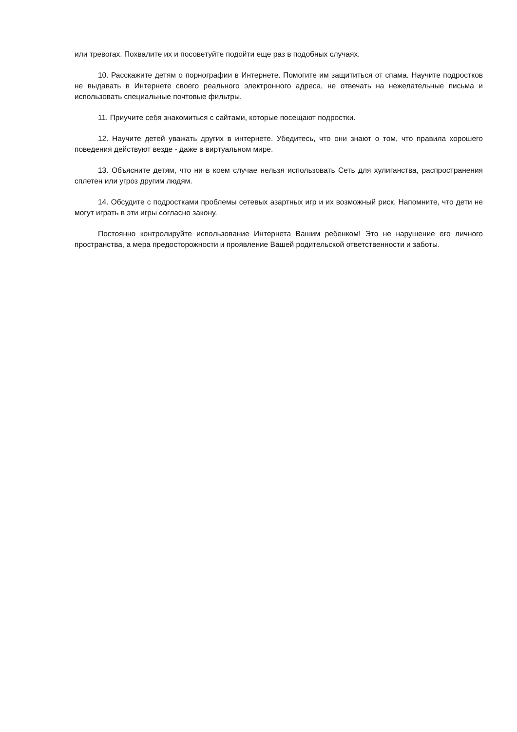или тревогах. Похвалите их и посоветуйте подойти еще раз в подобных случаях.
10. Расскажите детям о порнографии в Интернете. Помогите им защититься от спама. Научите подростков не выдавать в Интернете своего реального электронного адреса, не отвечать на нежелательные письма и использовать специальные почтовые фильтры.
11. Приучите себя знакомиться с сайтами, которые посещают подростки.
12. Научите детей уважать других в интернете. Убедитесь, что они знают о том, что правила хорошего поведения действуют везде - даже в виртуальном мире.
13. Объясните детям, что ни в коем случае нельзя использовать Сеть для хулиганства, распространения сплетен или угроз другим людям.
14. Обсудите с подростками проблемы сетевых азартных игр и их возможный риск. Напомните, что дети не могут играть в эти игры согласно закону.
Постоянно контролируйте использование Интернета Вашим ребенком! Это не нарушение его личного пространства, а мера предосторожности и проявление Вашей родительской ответственности и заботы.